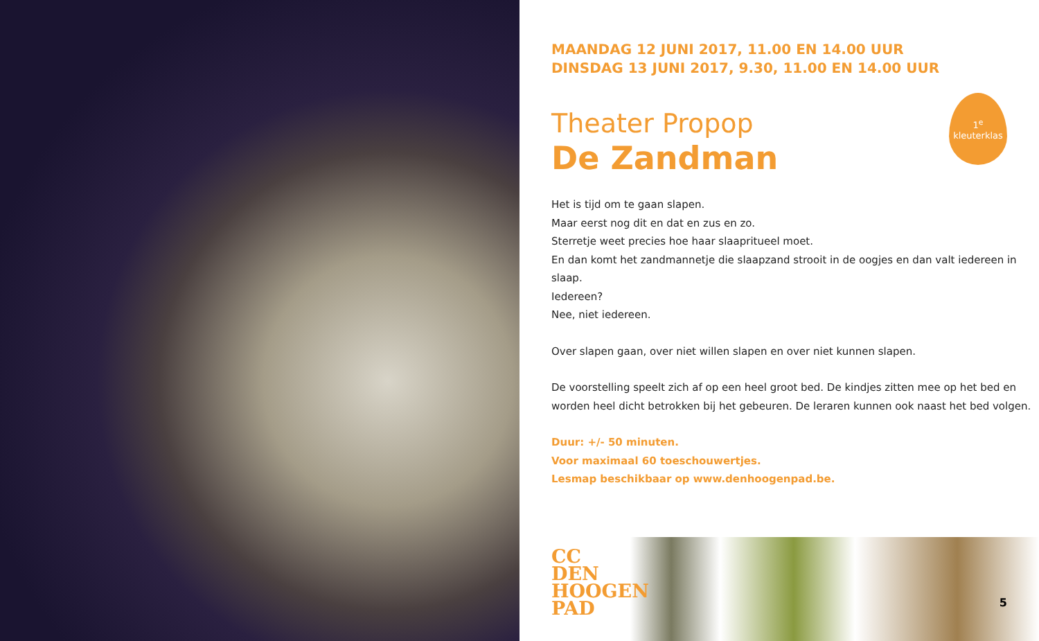MAANDAG 12 JUNI 2017, 11.00 EN 14.00 UUR
DINSDAG 13 JUNI 2017, 9.30, 11.00 EN 14.00 UUR
1<sup>e</sup>
kleuterklas
Theater Propop
De Zandman
Het is tijd om te gaan slapen.
Maar eerst nog dit en dat en zus en zo.
Sterretje weet precies hoe haar slaapritueel moet.
En dan komt het zandmannetje die slaapzand strooit in de oogjes en dan valt iedereen in slaap.
Iedereen?
Nee, niet iedereen.
Over slapen gaan, over niet willen slapen en over niet kunnen slapen.
De voorstelling speelt zich af op een heel groot bed. De kindjes zitten mee op het bed en worden heel dicht betrokken bij het gebeuren. De leraren kunnen ook naast het bed volgen.
Duur: +/- 50 minuten.
Voor maximaal 60 toeschouwertjes.
Lesmap beschikbaar op www.denhoogenpad.be.
CC
DEN
HOOGEN
PAD
5